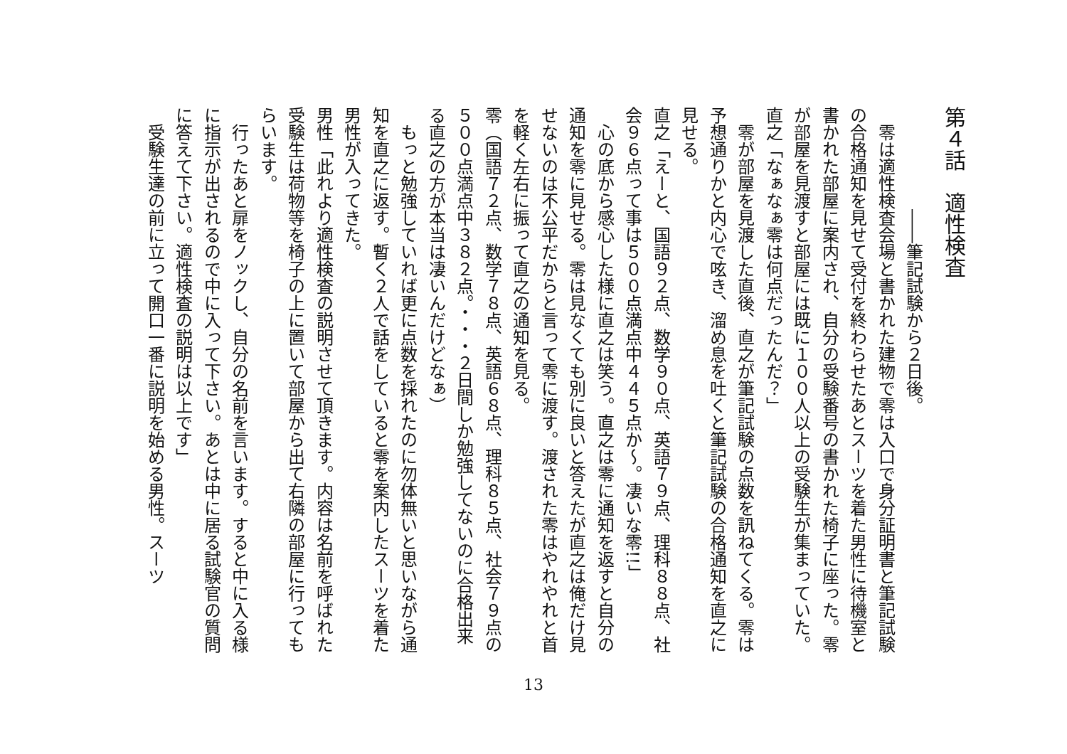第４話　適性検査
　　　　　　――筆記試験から２日後。
　零は適性検査会場と書かれた建物で零は入口で身分証明書と筆記試験の合格通知を見せて受付を終わらせたあとスーツを着た男性に待機室と書かれた部屋に案内され、自分の受験番号の書かれた椅子に座った。零が部屋を見渡すと部屋には既に１００人以上の受験生が集まっていた。
直之「なぁなぁ零は何点だったんだ？」
　零が部屋を見渡した直後、直之が筆記試験の点数を訊ねてくる。零は予想通りかと内心で呟き、溜め息を吐くと筆記試験の合格通知を直之に見せる。
直之「えーと、国語９２点、数学９０点、英語７９点、理科８８点、社会９６点って事は５００点満点中４４５点か～。凄いな零!!」
　心の底から感心した様に直之は笑う。直之は零に通知を返すと自分の通知を零に見せる。零は見なくても別に良いと答えたが直之は俺だけ見せないのは不公平だからと言って零に渡す。渡された零はやれやれと首を軽く左右に振って直之の通知を見る。
零（国語７２点、数学７８点、英語６８点、理科８５点、社会７９点の５００点満点中３８２点。・・・２日間しか勉強してないのに合格出来る直之の方が本当は凄いんだけどなぁ）
　もっと勉強していれば更に点数を採れたのに勿体無いと思いながら通知を直之に返す。暫く２人で話をしていると零を案内したスーツを着た男性が入ってきた。
男性「此れより適性検査の説明させて頂きます。内容は名前を呼ばれた受験生は荷物等を椅子の上に置いて部屋から出て右隣の部屋に行ってもらいます。
　行ったあと扉をノックし、自分の名前を言います。すると中に入る様に指示が出されるので中に入って下さい。あとは中に居る試験官の質問に答えて下さい。適性検査の説明は以上です」
　受験生達の前に立って開口一番に説明を始める男性。スーツ
13